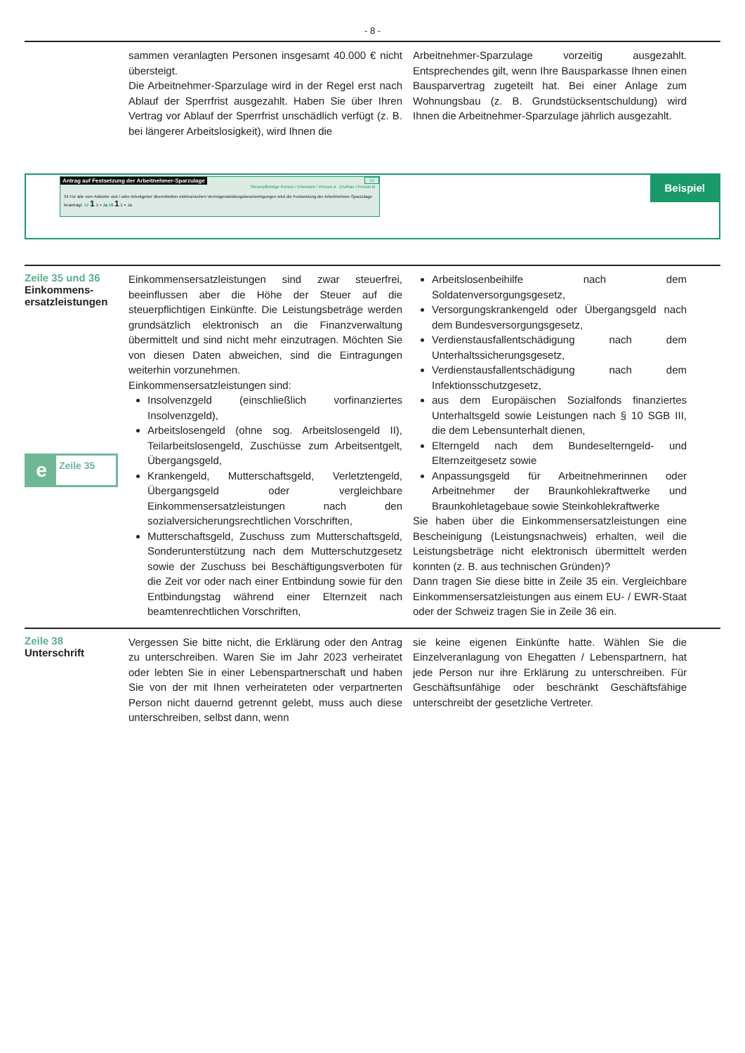- 8 -
sammen veranlagten Personen insgesamt 40.000 € nicht übersteigt.
Die Arbeitnehmer-Sparzulage wird in der Regel erst nach Ablauf der Sperrfrist ausgezahlt. Haben Sie über Ihren Vertrag vor Ablauf der Sperrfrist unschädlich verfügt (z. B. bei längerer Arbeitslosigkeit), wird Ihnen die
Arbeitnehmer-Sparzulage vorzeitig ausgezahlt. Entsprechendes gilt, wenn Ihre Bausparkasse Ihnen einen Bausparvertrag zugeteilt hat. Bei einer Anlage zum Wohnungsbau (z. B. Grundstücksentschuldung) wird Ihnen die Arbeitnehmer-Sparzulage jährlich ausgezahlt.
Antrag auf Festsetzung der Arbeitnehmer-Sparzulage
15
Steuerpflichtige Person / Ehemann / Person A Ehefrau / Person B
34 Für alle vom Anbieter und / oder Arbeitgeber übermittelten elektronischen Vermögensbildungsbescheinigungen wird die Festsetzung der Arbeitnehmer-Sparzulage beantragt. 17 1 1 = Ja 18 1 1 = Ja
Beispiel
Zeile 35 und 36
Einkommens-
ersatzleistungen
e Zeile 35
Einkommensersatzleistungen sind zwar steuerfrei, beeinflussen aber die Höhe der Steuer auf die steuerpflichtigen Einkünfte. Die Leistungsbeträge werden grundsätzlich elektronisch an die Finanzverwaltung übermittelt und sind nicht mehr einzutragen. Möchten Sie von diesen Daten abweichen, sind die Eintragungen weiterhin vorzunehmen.
Einkommensersatzleistungen sind:
Insolvenzgeld (einschließlich vorfinanziertes Insolvenzgeld),
Arbeitslosengeld (ohne sog. Arbeitslosengeld II), Teilarbeitslosengeld, Zuschüsse zum Arbeitsentgelt, Übergangsgeld,
Krankengeld, Mutterschaftsgeld, Verletztengeld, Übergangsgeld oder vergleichbare Einkommensersatzleistungen nach den sozialversicherungsrechtlichen Vorschriften,
Mutterschaftsgeld, Zuschuss zum Mutterschaftsgeld, Sonderunterstützung nach dem Mutterschutzgesetz sowie der Zuschuss bei Beschäftigungsverboten für die Zeit vor oder nach einer Entbindung sowie für den Entbindungstag während einer Elternzeit nach beamtenrechtlichen Vorschriften,
Arbeitslosenbeihilfe nach dem Soldatenversorgungsgesetz,
Versorgungskrankengeld oder Übergangsgeld nach dem Bundesversorgungsgesetz,
Verdienstausfallentschädigung nach dem Unterhaltssicherungsgesetz,
Verdienstausfallentschädigung nach dem Infektionsschutzgesetz,
aus dem Europäischen Sozialfonds finanziertes Unterhaltsgeld sowie Leistungen nach § 10 SGB III, die dem Lebensunterhalt dienen,
Elterngeld nach dem Bundeselterngeld- und Elternzeitgesetz sowie
Anpassungsgeld für Arbeitnehmerinnen oder Arbeitnehmer der Braunkohlekraftwerke und Braunkohletagebaue sowie Steinkohlekraftwerke
Sie haben über die Einkommensersatzleistungen eine Bescheinigung (Leistungsnachweis) erhalten, weil die Leistungsbeträge nicht elektronisch übermittelt werden konnten (z. B. aus technischen Gründen)?
Dann tragen Sie diese bitte in Zeile 35 ein. Vergleichbare Einkommensersatzleistungen aus einem EU- / EWR-Staat oder der Schweiz tragen Sie in Zeile 36 ein.
Zeile 38
Unterschrift
Vergessen Sie bitte nicht, die Erklärung oder den Antrag zu unterschreiben. Waren Sie im Jahr 2023 verheiratet oder lebten Sie in einer Lebenspartnerschaft und haben Sie von der mit Ihnen verheirateten oder verpartnerten Person nicht dauernd getrennt gelebt, muss auch diese unterschreiben, selbst dann, wenn
sie keine eigenen Einkünfte hatte. Wählen Sie die Einzelveranlagung von Ehegatten / Lebenspartnern, hat jede Person nur ihre Erklärung zu unterschreiben. Für Geschäftsunfähige oder beschränkt Geschäftsfähige unterschreibt der gesetzliche Vertreter.